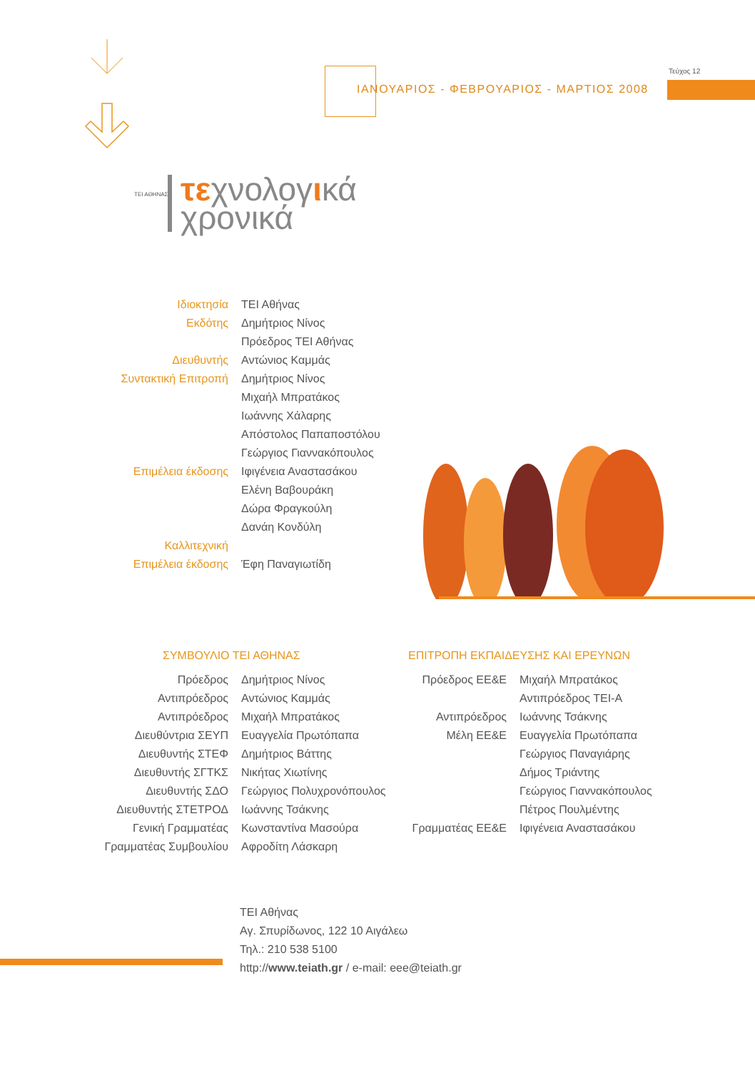Τεύχος 12
ΙΑΝΟΥΑΡΙΟΣ - ΦΕΒΡΟΥΑΡΙΟΣ - ΜΑΡΤΙΟΣ 2008
ΤΕΙ ΑΘΗΝΑΣ
τεχνολογικά
χρονικά
| Ιδιοκτησία | ΤΕΙ Αθήνας |
| Εκδότης | Δημήτριος Νίνος |
| | Πρόεδρος ΤΕΙ Αθήνας |
| Διευθυντής | Αντώνιος Καμμάς |
| Συντακτική Επιτροπή | Δημήτριος Νίνος |
| | Μιχαήλ Μπρατάκος |
| | Ιωάννης Χάλαρης |
| | Απόστολος Παπαποστόλου |
| | Γεώργιος Γιαννακόπουλος |
| Επιμέλεια έκδοσης | Ιφιγένεια Αναστασάκου |
| | Ελένη Βαβουράκη |
| | Δώρα Φραγκούλη |
| | Δανάη Κονδύλη |
| Καλλιτεχνική | |
| Επιμέλεια έκδοσης | Έφη Παναγιωτίδη |
ΣΥΜΒΟΥΛΙΟ ΤΕΙ ΑΘΗΝΑΣ
| Πρόεδρος | Δημήτριος Νίνος |
| Αντιπρόεδρος | Αντώνιος Καμμάς |
| Αντιπρόεδρος | Μιχαήλ Μπρατάκος |
| Διευθύντρια ΣΕΥΠ | Ευαγγελία Πρωτόπαπα |
| Διευθυντής ΣΤΕΦ | Δημήτριος Βάττης |
| Διευθυντής ΣΓΤΚΣ | Νικήτας Χιωτίνης |
| Διευθυντής ΣΔΟ | Γεώργιος Πολυχρονόπουλος |
| Διευθυντής ΣΤΕΤΡΟΔ | Ιωάννης Τσάκνης |
| Γενική Γραμματέας | Κωνσταντίνα Μασούρα |
| Γραμματέας Συμβουλίου | Αφροδίτη Λάσκαρη |
ΕΠΙΤΡΟΠΗ ΕΚΠΑΙΔΕΥΣΗΣ ΚΑΙ ΕΡΕΥΝΩΝ
| Πρόεδρος ΕΕ&Ε | Μιχαήλ Μπρατάκος |
| | Αντιπρόεδρος ΤΕΙ-Α |
| Αντιπρόεδρος | Ιωάννης Τσάκνης |
| Μέλη ΕΕ&Ε | Ευαγγελία Πρωτόπαπα |
| | Γεώργιος Παναγιάρης |
| | Δήμος Τριάντης |
| | Γεώργιος Γιαννακόπουλος |
| | Πέτρος Πουλμέντης |
| Γραμματέας ΕΕ&Ε | Ιφιγένεια Αναστασάκου |
ΤΕΙ Αθήνας
Αγ. Σπυρίδωνος, 122 10 Αιγάλεω
Τηλ.: 210 538 5100
http://www.teiath.gr / e-mail: eee@teiath.gr